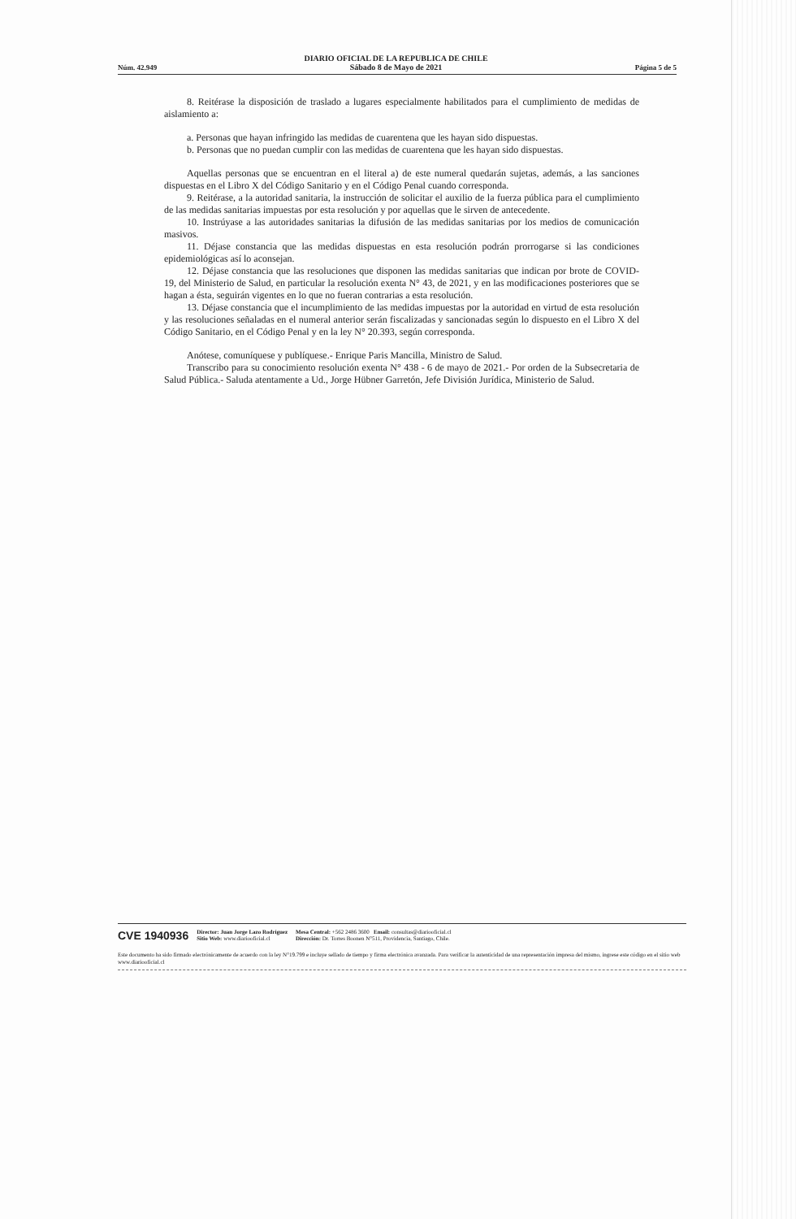Núm. 42.949
DIARIO OFICIAL DE LA REPUBLICA DE CHILE
Sábado 8 de Mayo de 2021
Página 5 de 5
8. Reitérase la disposición de traslado a lugares especialmente habilitados para el cumplimiento de medidas de aislamiento a:
a. Personas que hayan infringido las medidas de cuarentena que les hayan sido dispuestas.
b. Personas que no puedan cumplir con las medidas de cuarentena que les hayan sido dispuestas.
Aquellas personas que se encuentran en el literal a) de este numeral quedarán sujetas, además, a las sanciones dispuestas en el Libro X del Código Sanitario y en el Código Penal cuando corresponda.
9. Reitérase, a la autoridad sanitaria, la instrucción de solicitar el auxilio de la fuerza pública para el cumplimiento de las medidas sanitarias impuestas por esta resolución y por aquellas que le sirven de antecedente.
10. Instrúyase a las autoridades sanitarias la difusión de las medidas sanitarias por los medios de comunicación masivos.
11. Déjase constancia que las medidas dispuestas en esta resolución podrán prorrogarse si las condiciones epidemiológicas así lo aconsejan.
12. Déjase constancia que las resoluciones que disponen las medidas sanitarias que indican por brote de COVID-19, del Ministerio de Salud, en particular la resolución exenta N° 43, de 2021, y en las modificaciones posteriores que se hagan a ésta, seguirán vigentes en lo que no fueran contrarias a esta resolución.
13. Déjase constancia que el incumplimiento de las medidas impuestas por la autoridad en virtud de esta resolución y las resoluciones señaladas en el numeral anterior serán fiscalizadas y sancionadas según lo dispuesto en el Libro X del Código Sanitario, en el Código Penal y en la ley N° 20.393, según corresponda.
Anótese, comuníquese y publíquese.- Enrique Paris Mancilla, Ministro de Salud.
Transcribo para su conocimiento resolución exenta N° 438 - 6 de mayo de 2021.- Por orden de la Subsecretaria de Salud Pública.- Saluda atentamente a Ud., Jorge Hübner Garretón, Jefe División Jurídica, Ministerio de Salud.
CVE 1940936 Director: Juan Jorge Lazo Rodríguez
Sitio Web: www.diariooficial.cl Mesa Central: +562 2486 3600 Email: consultas@diariooficial.cl
Dirección: Dr. Torres Boonen N°511, Providencia, Santiago, Chile.
Este documento ha sido firmado electrónicamente de acuerdo con la ley N°19.799 e incluye sellado de tiempo y firma electrónica avanzada. Para verificar la autenticidad de una representación impresa del mismo, ingrese este código en el sitio web www.diariooficial.cl